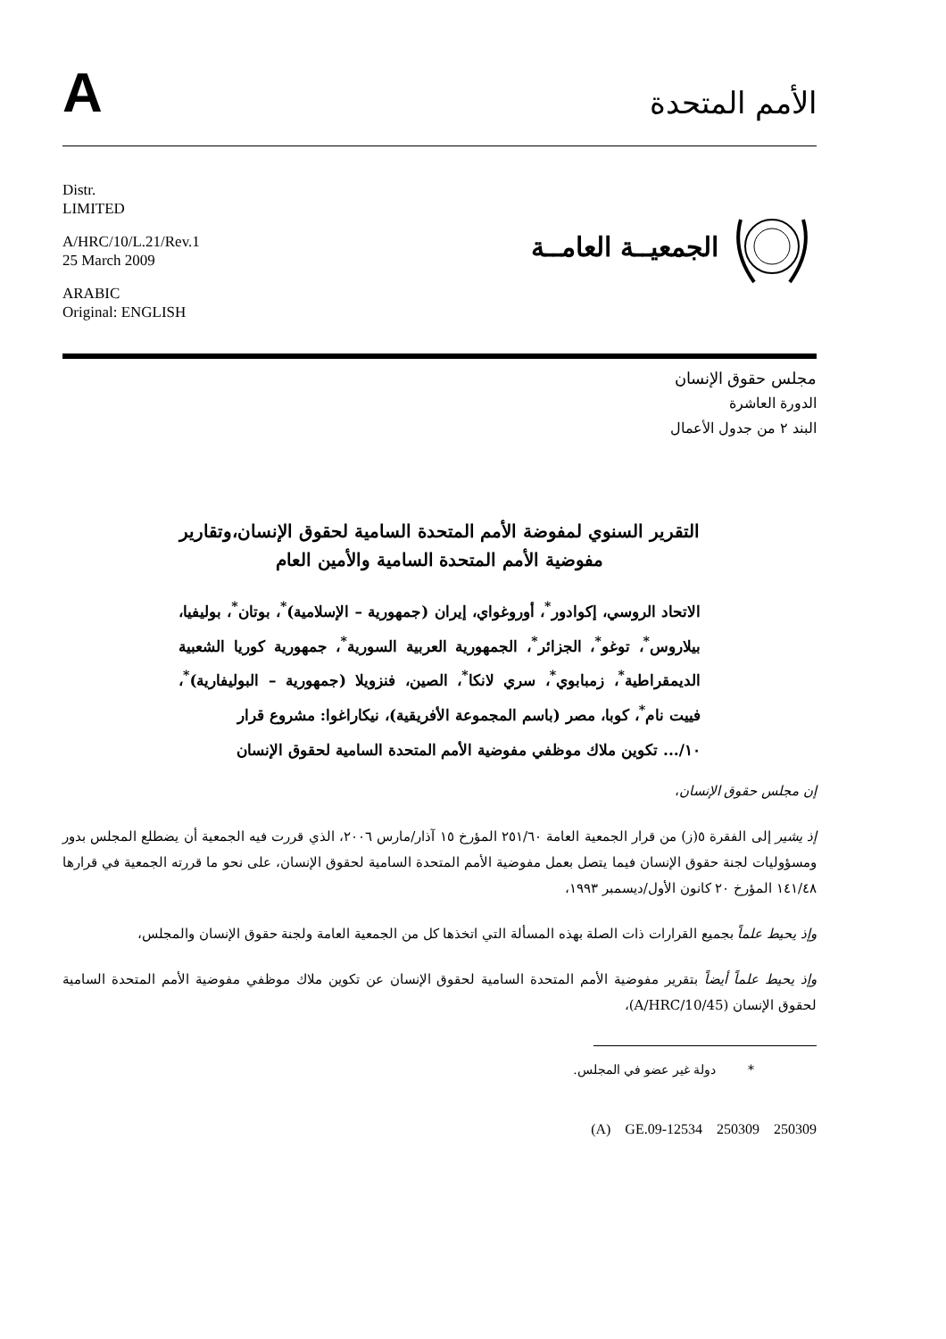A
الأمم المتحدة
Distr.
LIMITED
A/HRC/10/L.21/Rev.1
25 March 2009
ARABIC
Original: ENGLISH
الجمعيــة العامــة
مجلس حقوق الإنسان
الدورة العاشرة
البند ٢ من جدول الأعمال
التقرير السنوي لمفوضة الأمم المتحدة السامية لحقوق الإنسان،وتقارير مفوضية الأمم المتحدة السامية والأمين العام
الاتحاد الروسي، إكوادور<sup>*</sup>، أوروغواي، إيران (جمهورية – الإسلامية)<sup>*</sup>، بوتان<sup>*</sup>، بوليفيا، بيلاروس<sup>*</sup>، توغو<sup>*</sup>، الجزائر<sup>*</sup>، الجمهورية العربية السورية<sup>*</sup>، جمهورية كوريا الشعبية الديمقراطية<sup>*</sup>، زمبابوي<sup>*</sup>، سري لانكا<sup>*</sup>، الصين، فنزويلا (جمهورية – البوليفارية)<sup>*</sup>، فييت نام<sup>*</sup>، كوبا، مصر (باسم المجموعة الأفريقية)، نيكاراغوا: مشروع قرار
١٠/... تكوين ملاك موظفي مفوضية الأمم المتحدة السامية لحقوق الإنسان
إن مجلس حقوق الإنسان،
إذ يشير إلى الفقرة ٥(ز) من قرار الجمعية العامة ٢٥١/٦٠ المؤرخ ١٥ آذار/مارس ٢٠٠٦، الذي قررت فيه الجمعية أن يضطلع المجلس بدور ومسؤوليات لجنة حقوق الإنسان فيما يتصل بعمل مفوضية الأمم المتحدة السامية لحقوق الإنسان، على نحو ما قررته الجمعية في قرارها ١٤١/٤٨ المؤرخ ٢٠ كانون الأول/ديسمبر ١٩٩٣،
وإذ يحيط علماً بجميع القرارات ذات الصلة بهذه المسألة التي اتخذها كل من الجمعية العامة ولجنة حقوق الإنسان والمجلس،
وإذ يحيط علماً أيضاً بتقرير مفوضية الأمم المتحدة السامية لحقوق الإنسان عن تكوين ملاك موظفي مفوضية الأمم المتحدة السامية لحقوق الإنسان (A/HRC/10/45)،
* دولة غير عضو في المجلس.
(A) GE.09-12534 250309 250309